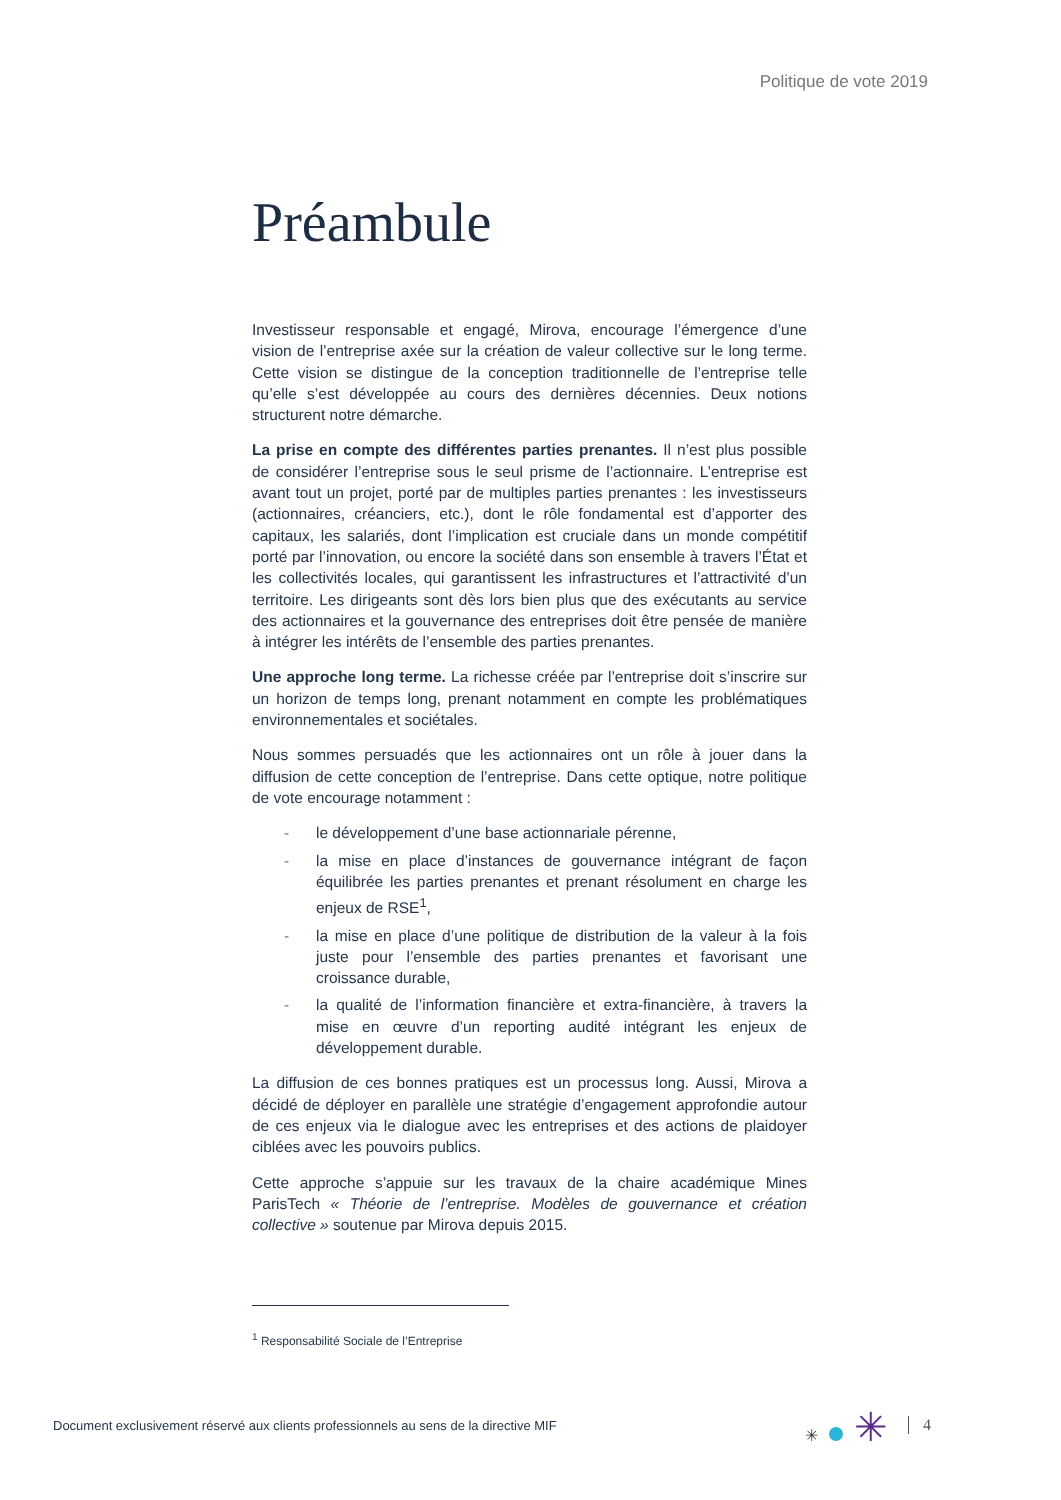Politique de vote 2019
Préambule
Investisseur responsable et engagé, Mirova, encourage l’émergence d’une vision de l’entreprise axée sur la création de valeur collective sur le long terme. Cette vision se distingue de la conception traditionnelle de l’entreprise telle qu’elle s’est développée au cours des dernières décennies. Deux notions structurent notre démarche.
La prise en compte des différentes parties prenantes. Il n’est plus possible de considérer l’entreprise sous le seul prisme de l’actionnaire. L’entreprise est avant tout un projet, porté par de multiples parties prenantes : les investisseurs (actionnaires, créanciers, etc.), dont le rôle fondamental est d’apporter des capitaux, les salariés, dont l’implication est cruciale dans un monde compétitif porté par l’innovation, ou encore la société dans son ensemble à travers l’État et les collectivités locales, qui garantissent les infrastructures et l’attractivité d’un territoire. Les dirigeants sont dès lors bien plus que des exécutants au service des actionnaires et la gouvernance des entreprises doit être pensée de manière à intégrer les intérêts de l’ensemble des parties prenantes.
Une approche long terme. La richesse créée par l’entreprise doit s’inscrire sur un horizon de temps long, prenant notamment en compte les problématiques environnementales et sociétales.
Nous sommes persuadés que les actionnaires ont un rôle à jouer dans la diffusion de cette conception de l’entreprise. Dans cette optique, notre politique de vote encourage notamment :
- le développement d’une base actionnariale pérenne,
- la mise en place d’instances de gouvernance intégrant de façon équilibrée les parties prenantes et prenant résolument en charge les enjeux de RSE<sup>1</sup>,
- la mise en place d’une politique de distribution de la valeur à la fois juste pour l’ensemble des parties prenantes et favorisant une croissance durable,
- la qualité de l’information financière et extra-financière, à travers la mise en œuvre d’un reporting audité intégrant les enjeux de développement durable.
La diffusion de ces bonnes pratiques est un processus long. Aussi, Mirova a décidé de déployer en parallèle une stratégie d’engagement approfondie autour de ces enjeux via le dialogue avec les entreprises et des actions de plaidoyer ciblées avec les pouvoirs publics.
Cette approche s’appuie sur les travaux de la chaire académique Mines ParisTech « Théorie de l’entreprise. Modèles de gouvernance et création collective » soutenue par Mirova depuis 2015.
<sup>1</sup> Responsabilité Sociale de l’Entreprise
Document exclusivement réservé aux clients professionnels au sens de la directive MIF
✳ ✳ 4